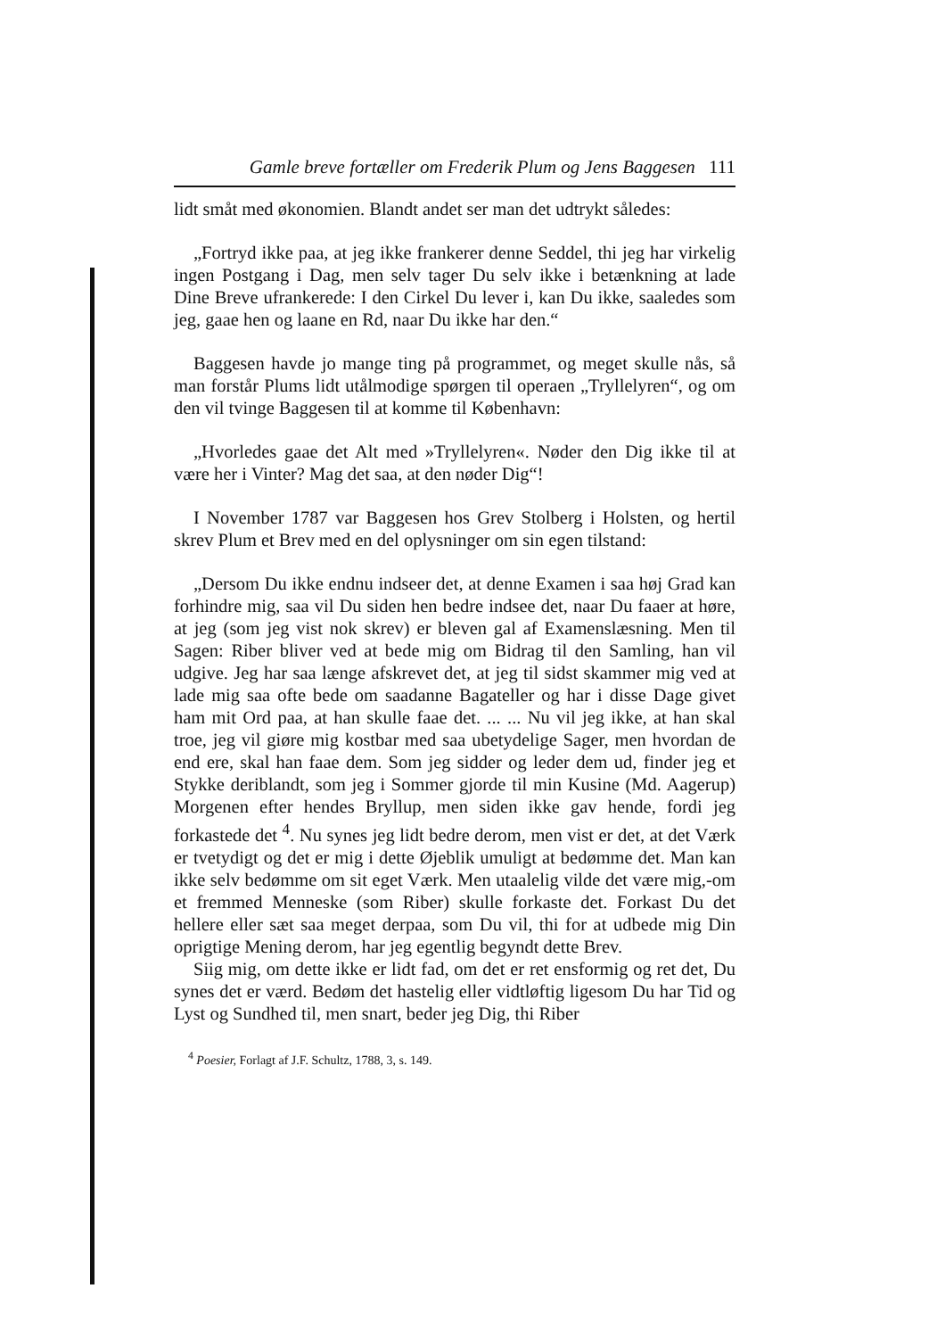Gamle breve fortæller om Frederik Plum og Jens Baggesen 111
lidt småt med økonomien. Blandt andet ser man det udtrykt således:
„Fortryd ikke paa, at jeg ikke frankerer denne Seddel, thi jeg har virkelig ingen Postgang i Dag, men selv tager Du selv ikke i betænkning at lade Dine Breve ufrankerede: I den Cirkel Du lever i, kan Du ikke, saaledes som jeg, gaae hen og laane en Rd, naar Du ikke har den.“
Baggesen havde jo mange ting på programmet, og meget skulle nås, så man forstår Plums lidt utålmodige spørgen til operaen „Tryllelyren“, og om den vil tvinge Baggesen til at komme til København:
„Hvorledes gaae det Alt med »Tryllelyren«. Nøder den Dig ikke til at være her i Vinter? Mag det saa, at den nøder Dig“!
I November 1787 var Baggesen hos Grev Stolberg i Holsten, og hertil skrev Plum et Brev med en del oplysninger om sin egen tilstand:
„Dersom Du ikke endnu indseer det, at denne Examen i saa høj Grad kan forhindre mig, saa vil Du siden hen bedre indsee det, naar Du faaer at høre, at jeg (som jeg vist nok skrev) er bleven gal af Examenslæsning. Men til Sagen: Riber bliver ved at bede mig om Bidrag til den Samling, han vil udgive. Jeg har saa længe afskrevet det, at jeg til sidst skammer mig ved at lade mig saa ofte bede om saadanne Bagateller og har i disse Dage givet ham mit Ord paa, at han skulle faae det. ... ... Nu vil jeg ikke, at han skal troe, jeg vil giøre mig kostbar med saa ubetydelige Sager, men hvordan de end ere, skal han faae dem. Som jeg sidder og leder dem ud, finder jeg et Stykke deriblandt, som jeg i Sommer gjorde til min Kusine (Md. Aagerup) Morgenen efter hendes Bryllup, men siden ikke gav hende, fordi jeg forkastede det <sup>4</sup>. Nu synes jeg lidt bedre derom, men vist er det, at det Værk er tvetydigt og det er mig i dette Øjeblik umuligt at bedømme det. Man kan ikke selv bedømme om sit eget Værk. Men utaalelig vilde det være mig,-om et fremmed Menneske (som Riber) skulle forkaste det. Forkast Du det hellere eller sæt saa meget derpaa, som Du vil, thi for at udbede mig Din oprigtige Mening derom, har jeg egentlig begyndt dette Brev.
Siig mig, om dette ikke er lidt fad, om det er ret ensformig og ret det, Du synes det er værd. Bedøm det hastelig eller vidtløftig ligesom Du har Tid og Lyst og Sundhed til, men snart, beder jeg Dig, thi Riber
<sup>4</sup> Poesier, Forlagt af J.F. Schultz, 1788, 3, s. 149.